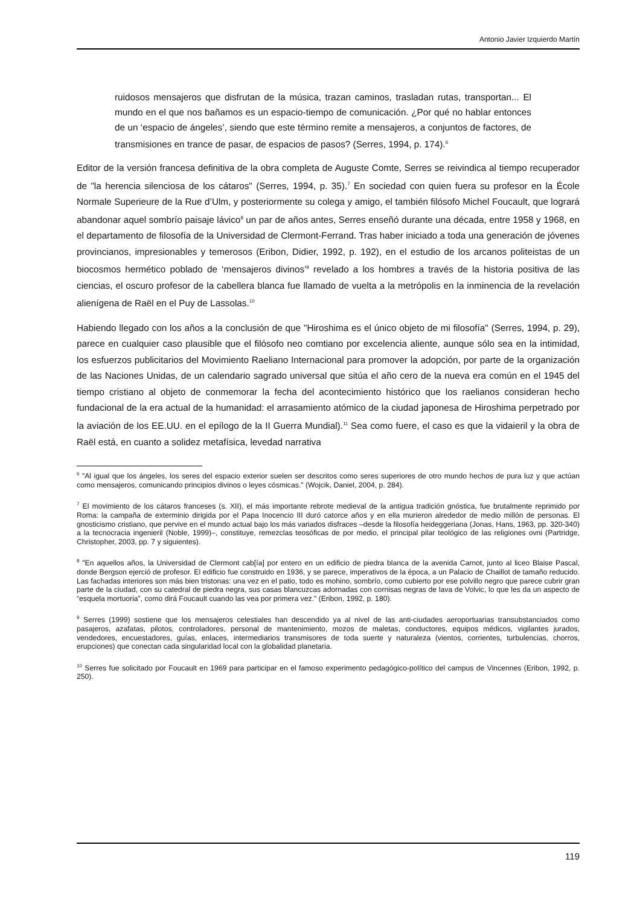Antonio Javier Izquierdo Martín
ruidosos mensajeros que disfrutan de la música, trazan caminos, trasladan rutas, transportan... El mundo en el que nos bañamos es un espacio-tiempo de comunicación. ¿Por qué no hablar entonces de un ‘espacio de ángeles’, siendo que este término remite a mensajeros, a conjuntos de factores, de transmisiones en trance de pasar, de espacios de pasos? (Serres, 1994, p. 174).<sup>6</sup>
Editor de la versión francesa definitiva de la obra completa de Auguste Comte, Serres se reivindica al tiempo recuperador de "la herencia silenciosa de los cátaros" (Serres, 1994, p. 35).<sup>7</sup> En sociedad con quien fuera su profesor en la École Normale Superieure de la Rue d’Ulm, y posteriormente su colega y amigo, el también filósofo Michel Foucault, que logrará abandonar aquel sombrío paisaje lávico<sup>8</sup> un par de años antes, Serres enseñó durante una década, entre 1958 y 1968, en el departamento de filosofía de la Universidad de Clermont-Ferrand. Tras haber iniciado a toda una generación de jóvenes provincianos, impresionables y temerosos (Eribon, Didier, 1992, p. 192), en el estudio de los arcanos politeistas de un biocosmos hermético poblado de ‘mensajeros divinos’<sup>9</sup> revelado a los hombres a través de la historia positiva de las ciencias, el oscuro profesor de la cabellera blanca fue llamado de vuelta a la metrópolis en la inminencia de la revelación alienígena de Raël en el Puy de Lassolas.<sup>10</sup>
Habiendo llegado con los años a la conclusión de que "Hiroshima es el único objeto de mi filosofía" (Serres, 1994, p. 29), parece en cualquier caso plausible que el filósofo neo comtiano por excelencia aliente, aunque sólo sea en la intimidad, los esfuerzos publicitarios del Movimiento Raeliano Internacional para promover la adopción, por parte de la organización de las Naciones Unidas, de un calendario sagrado universal que sitúa el año cero de la nueva era común en el 1945 del tiempo cristiano al objeto de conmemorar la fecha del acontecimiento histórico que los raelianos consideran hecho fundacional de la era actual de la humanidad: el arrasamiento atómico de la ciudad japonesa de Hiroshima perpetrado por la aviación de los EE.UU. en el epílogo de la II Guerra Mundial).<sup>11</sup> Sea como fuere, el caso es que la vidaieril y la obra de Raël está, en cuanto a solidez metafísica, levedad narrativa
<sup>6</sup> "Al igual que los ángeles, los seres del espacio exterior suelen ser descritos como seres superiores de otro mundo hechos de pura luz y que actúan como mensajeros, comunicando principios divinos o leyes cósmicas." (Wojcik, Daniel, 2004, p. 284).
<sup>7</sup> El movimiento de los cátaros franceses (s. XII), el más importante rebrote medieval de la antigua tradición gnóstica, fue brutalmente reprimido por Roma: la campaña de exterminio dirigida por el Papa Inocencio III duró catorce años y en ella murieron alrededor de medio millón de personas. El gnosticismo cristiano, que pervive en el mundo actual bajo los más variados disfraces –desde la filosofía heideggeriana (Jonas, Hans, 1963, pp. 320-340) a la tecnocracia ingenieril (Noble, 1999)–, constituye, remezclas teosóficas de por medio, el principal pilar teológico de las religiones ovni (Partridge, Christopher, 2003, pp. 7 y siguientes).
<sup>8</sup> "En aquellos años, la Universidad de Clermont cab[ía] por entero en un edificio de piedra blanca de la avenida Carnot, junto al liceo Blaise Pascal, donde Bergson ejerció de profesor. El edificio fue construido en 1936, y se parece, imperativos de la época, a un Palacio de Chaillot de tamaño reducido. Las fachadas interiores son más bien tristonas: una vez en el patio, todo es mohino, sombrío, como cubierto por ese polvillo negro que parece cubrir gran parte de la ciudad, con su catedral de piedra negra, sus casas blancuzcas adornadas con cornisas negras de lava de Volvic, lo que les da un aspecto de “esquela mortuoria”, como dirá Foucault cuando las vea por primera vez." (Eribon, 1992, p. 180).
<sup>9</sup> Serres (1999) sostiene que los mensajeros celestiales han descendido ya al nivel de las anti-ciudades aeroportuarias transubstanciados como pasajeros, azafatas, pilotos, controladores, personal de mantenimiento, mozos de maletas, conductores, equipos médicos, vigilantes jurados, vendedores, encuestadores, guías, enlaces, intermediarios transmisores de toda suerte y naturaleza (vientos, corrientes, turbulencias, chorros, erupciones) que conectan cada singularidad local con la globalidad planetaria.
<sup>10</sup> Serres fue solicitado por Foucault en 1969 para participar en el famoso experimento pedagógico-político del campus de Vincennes (Eribon, 1992, p. 250).
119